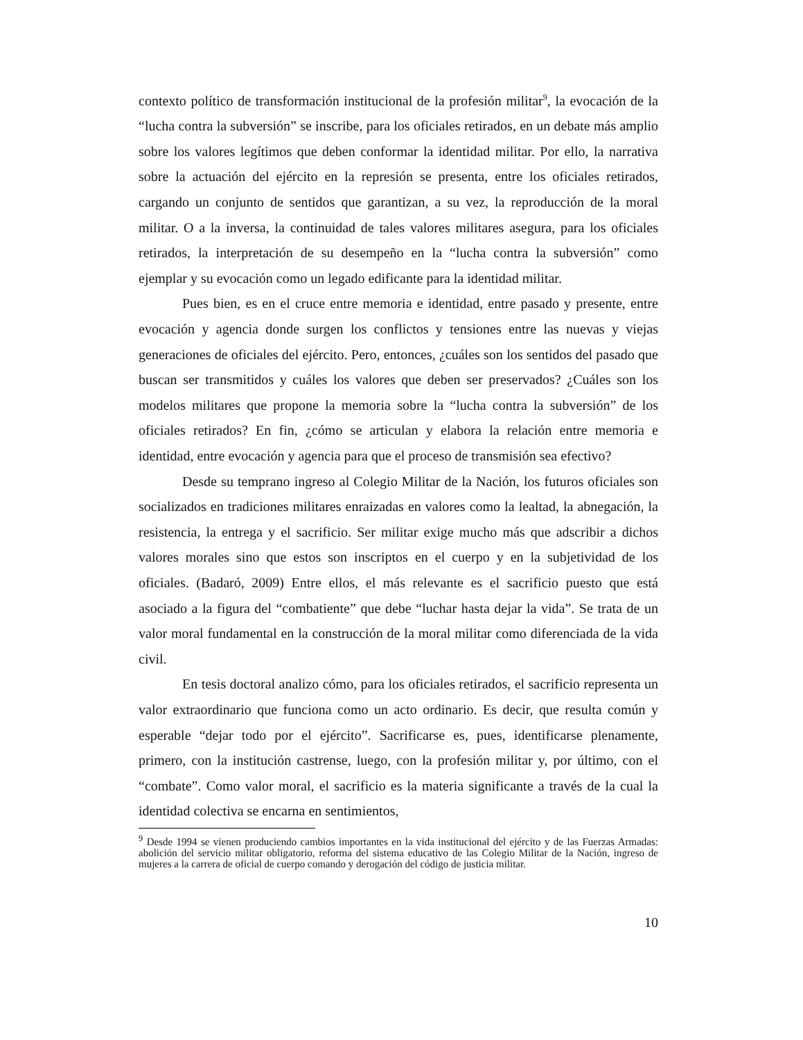contexto político de transformación institucional de la profesión militar<sup>9</sup>, la evocación de la “lucha contra la subversión” se inscribe, para los oficiales retirados, en un debate más amplio sobre los valores legítimos que deben conformar la identidad militar. Por ello, la narrativa sobre la actuación del ejército en la represión se presenta, entre los oficiales retirados, cargando un conjunto de sentidos que garantizan, a su vez, la reproducción de la moral militar. O a la inversa, la continuidad de tales valores militares asegura, para los oficiales retirados, la interpretación de su desempeño en la “lucha contra la subversión” como ejemplar y su evocación como un legado edificante para la identidad militar.
Pues bien, es en el cruce entre memoria e identidad, entre pasado y presente, entre evocación y agencia donde surgen los conflictos y tensiones entre las nuevas y viejas generaciones de oficiales del ejército. Pero, entonces, ¿cuáles son los sentidos del pasado que buscan ser transmitidos y cuáles los valores que deben ser preservados? ¿Cuáles son los modelos militares que propone la memoria sobre la “lucha contra la subversión” de los oficiales retirados? En fin, ¿cómo se articulan y elabora la relación entre memoria e identidad, entre evocación y agencia para que el proceso de transmisión sea efectivo?
Desde su temprano ingreso al Colegio Militar de la Nación, los futuros oficiales son socializados en tradiciones militares enraizadas en valores como la lealtad, la abnegación, la resistencia, la entrega y el sacrificio. Ser militar exige mucho más que adscribir a dichos valores morales sino que estos son inscriptos en el cuerpo y en la subjetividad de los oficiales. (Badaró, 2009) Entre ellos, el más relevante es el sacrificio puesto que está asociado a la figura del “combatiente” que debe “luchar hasta dejar la vida”. Se trata de un valor moral fundamental en la construcción de la moral militar como diferenciada de la vida civil.
En tesis doctoral analizo cómo, para los oficiales retirados, el sacrificio representa un valor extraordinario que funciona como un acto ordinario. Es decir, que resulta común y esperable “dejar todo por el ejército”. Sacrificarse es, pues, identificarse plenamente, primero, con la institución castrense, luego, con la profesión militar y, por último, con el “combate”. Como valor moral, el sacrificio es la materia significante a través de la cual la identidad colectiva se encarna en sentimientos,
<sup>9</sup> Desde 1994 se vienen produciendo cambios importantes en la vida institucional del ejército y de las Fuerzas Armadas: abolición del servicio militar obligatorio, reforma del sistema educativo de las Colegio Militar de la Nación, ingreso de mujeres a la carrera de oficial de cuerpo comando y derogación del código de justicia militar.
10